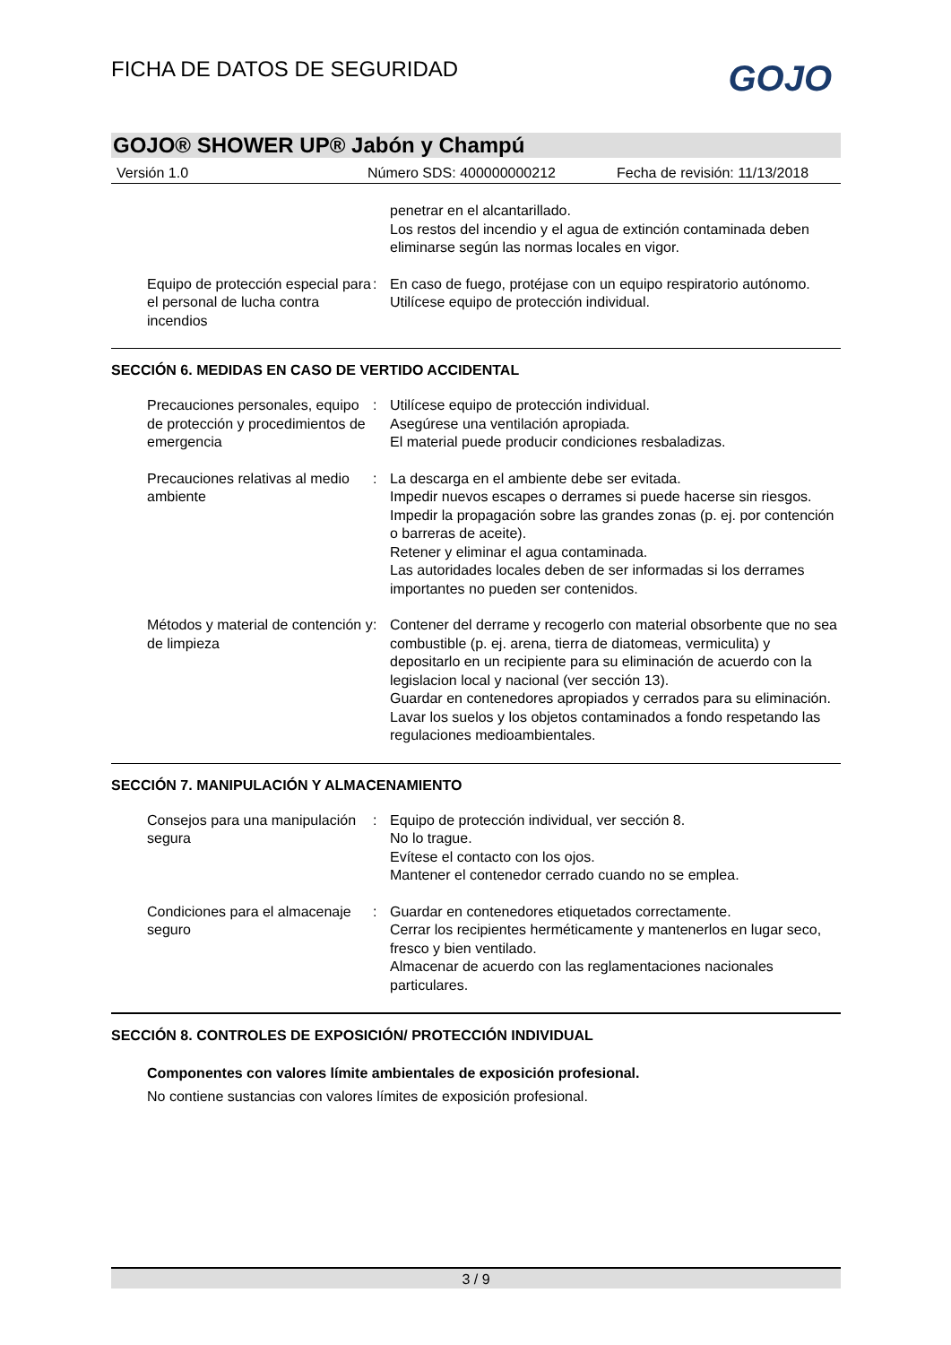FICHA DE DATOS DE SEGURIDAD GOJO
GOJO® SHOWER UP® Jabón y Champú
Versión 1.0 Número SDS: 400000000212 Fecha de revisión: 11/13/2018
penetrar en el alcantarillado.
Los restos del incendio y el agua de extinción contaminada deben eliminarse según las normas locales en vigor.
Equipo de protección especial para el personal de lucha contra incendios
: En caso de fuego, protéjase con un equipo respiratorio autónomo.
Utilícese equipo de protección individual.
SECCIÓN 6. MEDIDAS EN CASO DE VERTIDO ACCIDENTAL
Precauciones personales, equipo de protección y procedimientos de emergencia
: Utilícese equipo de protección individual.
Asegúrese una ventilación apropiada.
El material puede producir condiciones resbaladizas.
Precauciones relativas al medio ambiente
: La descarga en el ambiente debe ser evitada.
Impedir nuevos escapes o derrames si puede hacerse sin riesgos.
Impedir la propagación sobre las grandes zonas (p. ej. por contención o barreras de aceite).
Retener y eliminar el agua contaminada.
Las autoridades locales deben de ser informadas si los derrames importantes no pueden ser contenidos.
Métodos y material de contención y de limpieza
: Contener del derrame y recogerlo con material obsorbente que no sea combustible (p. ej. arena, tierra de diatomeas, vermiculita) y depositarlo en un recipiente para su eliminación de acuerdo con la legislacion local y nacional (ver sección 13).
Guardar en contenedores apropiados y cerrados para su eliminación.
Lavar los suelos y los objetos contaminados a fondo respetando las regulaciones medioambientales.
SECCIÓN 7. MANIPULACIÓN Y ALMACENAMIENTO
Consejos para una manipulación segura
: Equipo de protección individual, ver sección 8.
No lo trague.
Evítese el contacto con los ojos.
Mantener el contenedor cerrado cuando no se emplea.
Condiciones para el almacenaje seguro
: Guardar en contenedores etiquetados correctamente.
Cerrar los recipientes herméticamente y mantenerlos en lugar seco, fresco y bien ventilado.
Almacenar de acuerdo con las reglamentaciones nacionales particulares.
SECCIÓN 8. CONTROLES DE EXPOSICIÓN/ PROTECCIÓN INDIVIDUAL
Componentes con valores límite ambientales de exposición profesional.
No contiene sustancias con valores límites de exposición profesional.
3 / 9